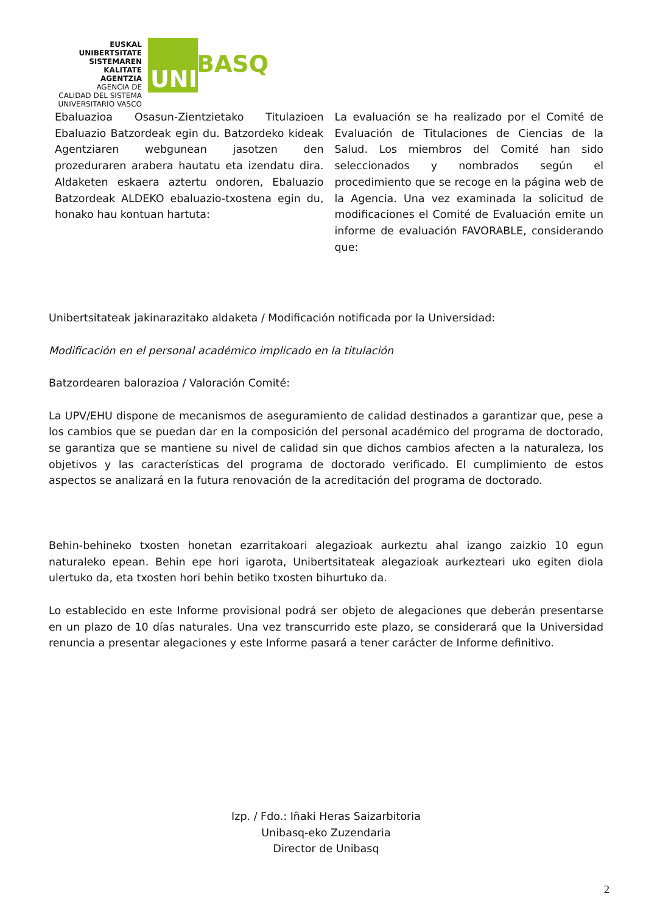EUSKAL UNIBERTSITATE
SISTEMAREN KALITATE
AGENTZIA
AGENCIA DE
CALIDAD DEL SISTEMA
UNIVERSITARIO VASCO
UNI
BASQ
Ebaluazioa Osasun-Zientzietako Titulazioen Ebaluazio Batzordeak egin du. Batzordeko kideak Agentziaren webgunean jasotzen den prozeduraren arabera hautatu eta izendatu dira. Aldaketen eskaera aztertu ondoren, Ebaluazio Batzordeak ALDEKO ebaluazio-txostena egin du, honako hau kontuan hartuta:
La evaluación se ha realizado por el Comité de Evaluación de Titulaciones de Ciencias de la Salud. Los miembros del Comité han sido seleccionados y nombrados según el procedimiento que se recoge en la página web de la Agencia. Una vez examinada la solicitud de modificaciones el Comité de Evaluación emite un informe de evaluación FAVORABLE, considerando que:
Unibertsitateak jakinarazitako aldaketa / Modificación notificada por la Universidad:
Modificación en el personal académico implicado en la titulación
Batzordearen balorazioa / Valoración Comité:
La UPV/EHU dispone de mecanismos de aseguramiento de calidad destinados a garantizar que, pese a los cambios que se puedan dar en la composición del personal académico del programa de doctorado, se garantiza que se mantiene su nivel de calidad sin que dichos cambios afecten a la naturaleza, los objetivos y las características del programa de doctorado verificado. El cumplimiento de estos aspectos se analizará en la futura renovación de la acreditación del programa de doctorado.
Behin-behineko txosten honetan ezarritakoari alegazioak aurkeztu ahal izango zaizkio 10 egun naturaleko epean. Behin epe hori igarota, Unibertsitateak alegazioak aurkezteari uko egiten diola ulertuko da, eta txosten hori behin betiko txosten bihurtuko da.
Lo establecido en este Informe provisional podrá ser objeto de alegaciones que deberán presentarse en un plazo de 10 días naturales. Una vez transcurrido este plazo, se considerará que la Universidad renuncia a presentar alegaciones y este Informe pasará a tener carácter de Informe definitivo.
Izp. / Fdo.: Iñaki Heras Saizarbitoria
Unibasq-eko Zuzendaria
Director de Unibasq
2